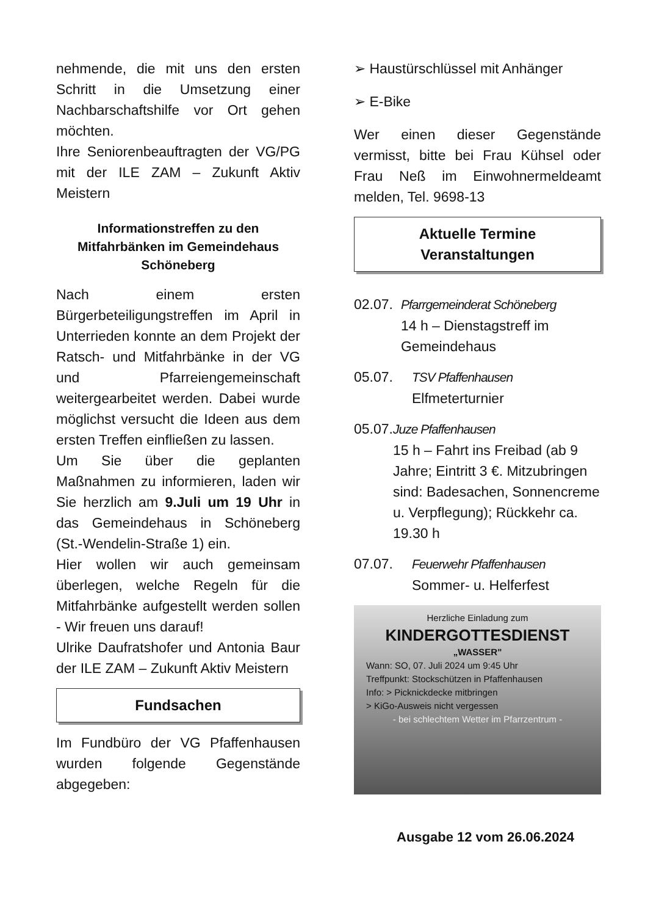nehmende, die mit uns den ersten Schritt in die Umsetzung einer Nachbarschaftshilfe vor Ort gehen möchten.
Ihre Seniorenbeauftragten der VG/PG mit der ILE ZAM – Zukunft Aktiv Meistern
Informationstreffen zu den Mitfahrbänken im Gemeindehaus Schöneberg
Nach einem ersten Bürgerbeteiligungstreffen im April in Unterrieden konnte an dem Projekt der Ratsch- und Mitfahrbänke in der VG und Pfarreiengemeinschaft weitergearbeitet werden. Dabei wurde möglichst versucht die Ideen aus dem ersten Treffen einfließen zu lassen.
Um Sie über die geplanten Maßnahmen zu informieren, laden wir Sie herzlich am 9.Juli um 19 Uhr in das Gemeindehaus in Schöneberg (St.-Wendelin-Straße 1) ein.
Hier wollen wir auch gemeinsam überlegen, welche Regeln für die Mitfahrbänke aufgestellt werden sollen - Wir freuen uns darauf!
Ulrike Daufratshofer und Antonia Baur der ILE ZAM – Zukunft Aktiv Meistern
Fundsachen
Im Fundbüro der VG Pfaffenhausen wurden folgende Gegenstände abgegeben:
➢ Haustürschlüssel mit Anhänger
➢ E-Bike
Wer einen dieser Gegenstände vermisst, bitte bei Frau Kühsel oder Frau Neß im Einwohnermeldeamt melden, Tel. 9698-13
Aktuelle Termine
Veranstaltungen
02.07. Pfarrgemeinderat Schöneberg
14 h – Dienstagstreff im Gemeindehaus
05.07. TSV Pfaffenhausen
Elfmeterturnier
05.07. Juze Pfaffenhausen
15 h – Fahrt ins Freibad (ab 9 Jahre; Eintritt 3 €. Mitzubringen sind: Badesachen, Sonnencreme u. Verpflegung); Rückkehr ca. 19.30 h
07.07. Feuerwehr Pfaffenhausen
Sommer- u. Helferfest
Herzliche Einladung zum
KINDERGOTTESDIENST
„WASSER"
Wann: SO, 07. Juli 2024 um 9:45 Uhr
Treffpunkt: Stockschützen in Pfaffenhausen
Info: > Picknickdecke mitbringen
> KiGo-Ausweis nicht vergessen
- bei schlechtem Wetter im Pfarrzentrum -
Ausgabe 12 vom 26.06.2024